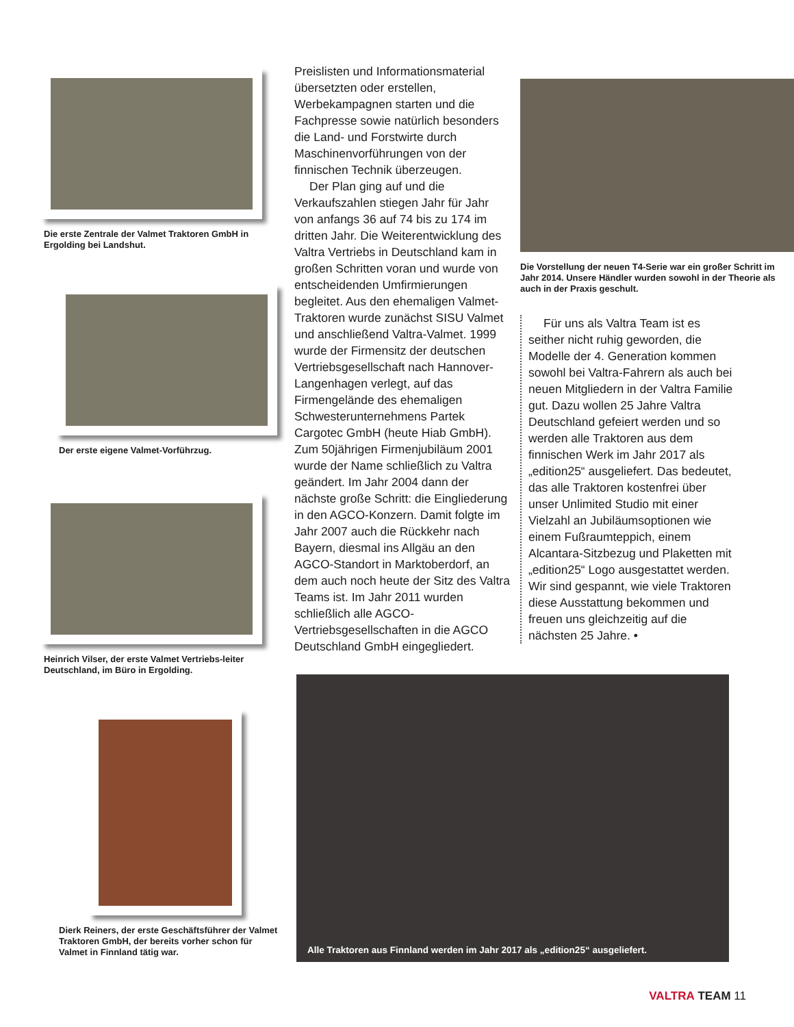Die erste Zentrale der Valmet Traktoren GmbH in Ergolding bei Landshut.
Der erste eigene Valmet-Vorführzug.
Heinrich Vilser, der erste Valmet Vertriebs-leiter Deutschland, im Büro in Ergolding.
Dierk Reiners, der erste Geschäftsführer der Valmet Traktoren GmbH, der bereits vorher schon für Valmet in Finnland tätig war.
Preislisten und Informationsmaterial übersetzten oder erstellen, Werbekampagnen starten und die Fachpresse sowie natürlich besonders die Land- und Forstwirte durch Maschinenvorführungen von der finnischen Technik überzeugen.
Der Plan ging auf und die Verkaufszahlen stiegen Jahr für Jahr von anfangs 36 auf 74 bis zu 174 im dritten Jahr. Die Weiterentwicklung des Valtra Vertriebs in Deutschland kam in großen Schritten voran und wurde von entscheidenden Umfirmierungen begleitet. Aus den ehemaligen Valmet-Traktoren wurde zunächst SISU Valmet und anschließend Valtra-Valmet. 1999 wurde der Firmensitz der deutschen Vertriebsgesellschaft nach Hannover-Langenhagen verlegt, auf das Firmengelände des ehemaligen Schwesterunternehmens Partek Cargotec GmbH (heute Hiab GmbH). Zum 50jährigen Firmenjubiläum 2001 wurde der Name schließlich zu Valtra geändert. Im Jahr 2004 dann der nächste große Schritt: die Eingliederung in den AGCO-Konzern. Damit folgte im Jahr 2007 auch die Rückkehr nach Bayern, diesmal ins Allgäu an den AGCO-Standort in Marktoberdorf, an dem auch noch heute der Sitz des Valtra Teams ist. Im Jahr 2011 wurden schließlich alle AGCO-Vertriebsgesellschaften in die AGCO Deutschland GmbH eingegliedert.
Die Vorstellung der neuen T4-Serie war ein großer Schritt im Jahr 2014. Unsere Händler wurden sowohl in der Theorie als auch in der Praxis geschult.
Für uns als Valtra Team ist es seither nicht ruhig geworden, die Modelle der 4. Generation kommen sowohl bei Valtra-Fahrern als auch bei neuen Mitgliedern in der Valtra Familie gut. Dazu wollen 25 Jahre Valtra Deutschland gefeiert werden und so werden alle Traktoren aus dem finnischen Werk im Jahr 2017 als „edition25“ ausgeliefert. Das bedeutet, das alle Traktoren kostenfrei über unser Unlimited Studio mit einer Vielzahl an Jubiläumsoptionen wie einem Fußraumteppich, einem Alcantara-Sitzbezug und Plaketten mit „edition25“ Logo ausgestattet werden. Wir sind gespannt, wie viele Traktoren diese Ausstattung bekommen und freuen uns gleichzeitig auf die nächsten 25 Jahre. •
Alle Traktoren aus Finnland werden im Jahr 2017 als „edition25“ ausgeliefert.
VALTRA TEAM 11